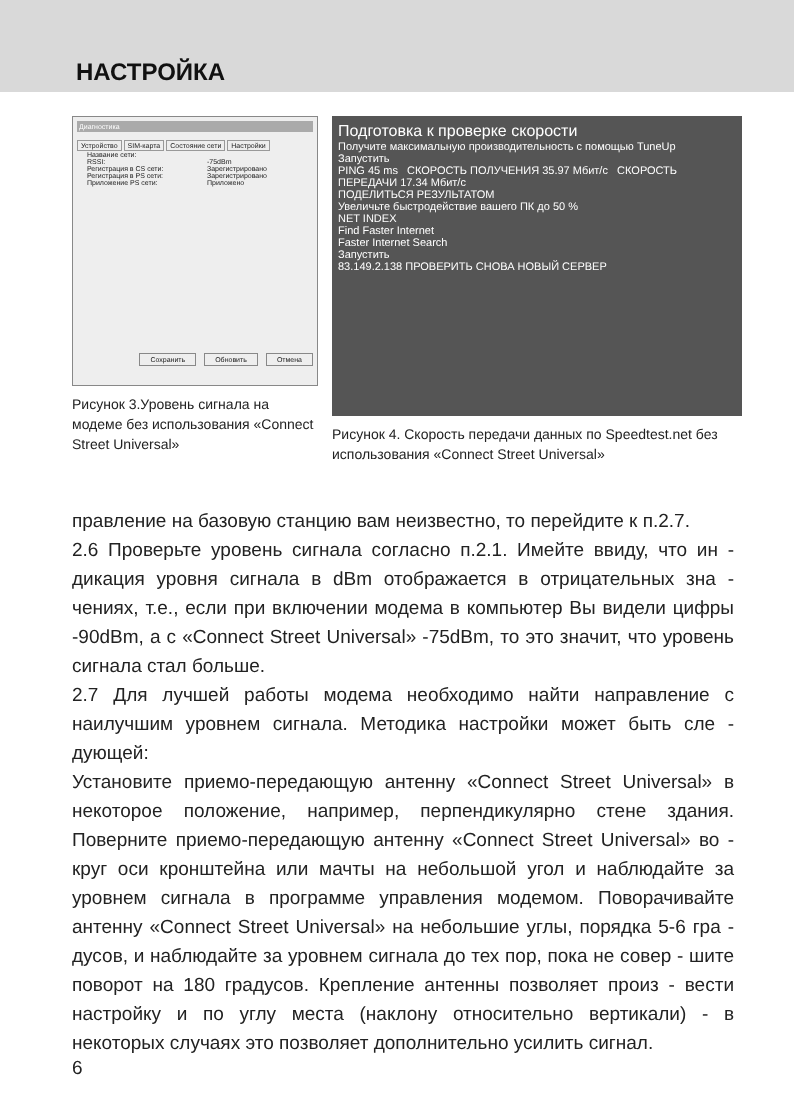НАСТРОЙКА
Диагностика
Устройство SIM-карта Состояние сети Настройки
Название сети:
RSSI: -75dBm
Регистрация в CS сети:
Зарегистрировано
Регистрация в PS сети:
Зарегистрировано
Приложение PS сети: Приложено
Сохранить Обновить Отмена
Рисунок 3.Уровень сигнала на модеме без использования «Connect Street Universal»
Подготовка к проверке скорости
Получите максимальную производительность с помощью TuneUp
Запустить
PING 45 ms СКОРОСТЬ ПОЛУЧЕНИЯ 35.97 Мбит/с СКОРОСТЬ ПЕРЕДАЧИ 17.34 Мбит/с
ПОДЕЛИТЬСЯ РЕЗУЛЬТАТОМ
Увеличьте быстродействие вашего ПК до 50 %
NET INDEX
Find Faster Internet
Faster Internet Search
Запустить
83.149.2.138 ПРОВЕРИТЬ СНОВА НОВЫЙ СЕРВЕР
Рисунок 4. Скорость передачи данных по Speedtest.net без использования «Connect Street Universal»
правление на базовую станцию вам неизвестно, то перейдите к п.2.7.
2.6 Проверьте уровень сигнала согласно п.2.1. Имейте ввиду, что ин - дикация уровня сигнала в dBm отображается в отрицательных зна - чениях, т.е., если при включении модема в компьютер Вы видели цифры -90dBm, а с «Connect Street Universal» -75dBm, то это значит, что уровень сигнала стал больше.
2.7 Для лучшей работы модема необходимо найти направление с наилучшим уровнем сигнала. Методика настройки может быть сле - дующей:
Установите приемо-передающую антенну «Connect Street Universal» в некоторое положение, например, перпендикулярно стене здания. Поверните приемо-передающую антенну «Connect Street Universal» во - круг оси кронштейна или мачты на небольшой угол и наблюдайте за уровнем сигнала в программе управления модемом. Поворачивайте антенну «Connect Street Universal» на небольшие углы, порядка 5-6 гра - дусов, и наблюдайте за уровнем сигнала до тех пор, пока не совер - шите поворот на 180 градусов. Крепление антенны позволяет произ - вести настройку и по углу места (наклону относительно вертикали) - в некоторых случаях это позволяет дополнительно усилить сигнал.
6